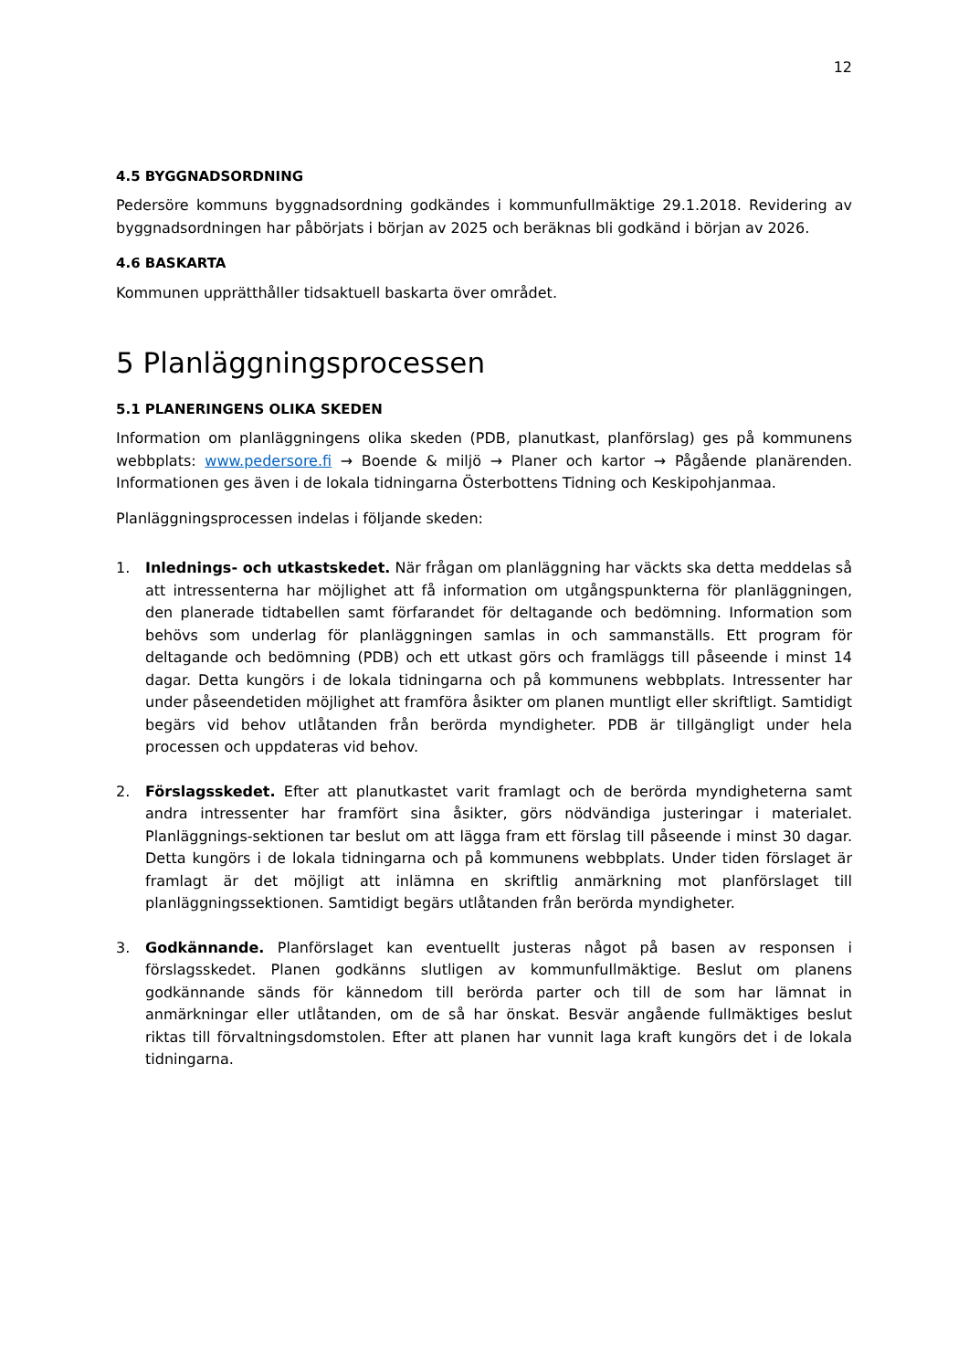12
4.5 BYGGNADSORDNING
Pedersöre kommuns byggnadsordning godkändes i kommunfullmäktige 29.1.2018. Revidering av byggnadsordningen har påbörjats i början av 2025 och beräknas bli godkänd i början av 2026.
4.6 BASKARTA
Kommunen upprätthåller tidsaktuell baskarta över området.
5 Planläggningsprocessen
5.1 PLANERINGENS OLIKA SKEDEN
Information om planläggningens olika skeden (PDB, planutkast, planförslag) ges på kommunens webbplats: www.pedersore.fi → Boende & miljö → Planer och kartor → Pågående planärenden. Informationen ges även i de lokala tidningarna Österbottens Tidning och Keskipohjanmaa.
Planläggningsprocessen indelas i följande skeden:
1. Inlednings- och utkastskedet. När frågan om planläggning har väckts ska detta meddelas så att intressenterna har möjlighet att få information om utgångspunkterna för planläggningen, den planerade tidtabellen samt förfarandet för deltagande och bedömning. Information som behövs som underlag för planläggningen samlas in och sammanställs. Ett program för deltagande och bedömning (PDB) och ett utkast görs och framläggs till påseende i minst 14 dagar. Detta kungörs i de lokala tidningarna och på kommunens webbplats. Intressenter har under påseendetiden möjlighet att framföra åsikter om planen muntligt eller skriftligt. Samtidigt begärs vid behov utlåtanden från berörda myndigheter. PDB är tillgängligt under hela processen och uppdateras vid behov.
2. Förslagsskedet. Efter att planutkastet varit framlagt och de berörda myndigheterna samt andra intressenter har framfört sina åsikter, görs nödvändiga justeringar i materialet. Planläggnings-sektionen tar beslut om att lägga fram ett förslag till påseende i minst 30 dagar. Detta kungörs i de lokala tidningarna och på kommunens webbplats. Under tiden förslaget är framlagt är det möjligt att inlämna en skriftlig anmärkning mot planförslaget till planläggningssektionen. Samtidigt begärs utlåtanden från berörda myndigheter.
3. Godkännande. Planförslaget kan eventuellt justeras något på basen av responsen i förslagsskedet. Planen godkänns slutligen av kommunfullmäktige. Beslut om planens godkännande sänds för kännedom till berörda parter och till de som har lämnat in anmärkningar eller utlåtanden, om de så har önskat. Besvär angående fullmäktiges beslut riktas till förvaltningsdomstolen. Efter att planen har vunnit laga kraft kungörs det i de lokala tidningarna.